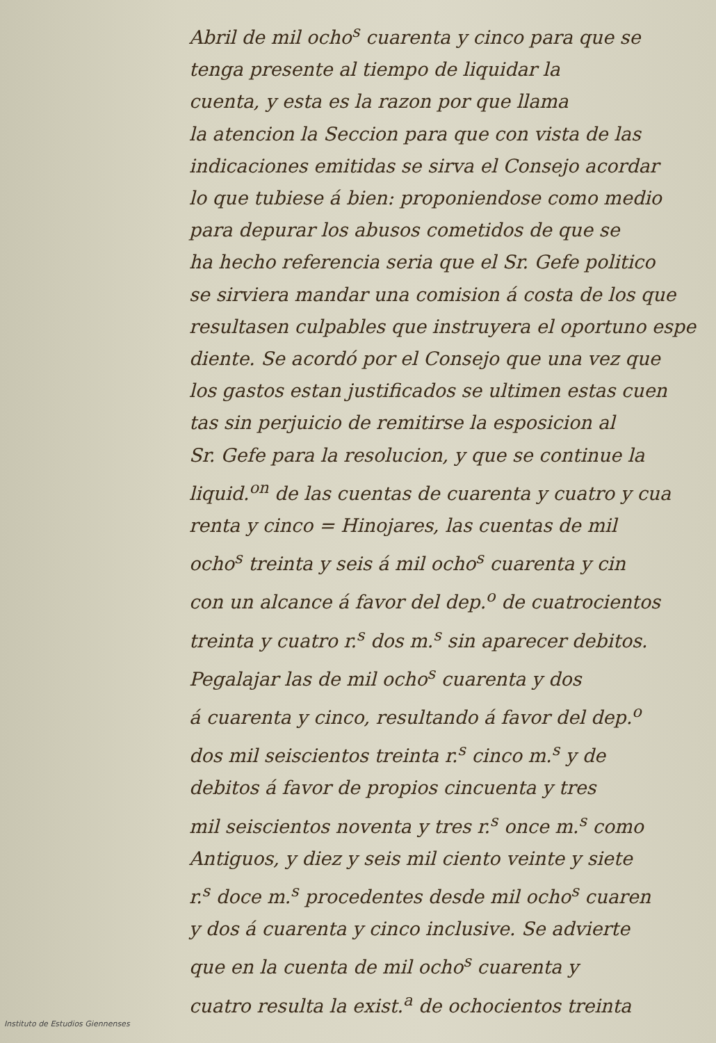Abril de mil ocho<sup>s</sup> cuarenta y cinco para que se
tenga presente al tiempo de liquidar la
cuenta, y esta es la razon por que llama
la atencion la Seccion para que con vista de las
indicaciones emitidas se sirva el Consejo acordar
lo que tubiese á bien: proponiendose como medio
para depurar los abusos cometidos de que se
ha hecho referencia seria que el Sr. Gefe politico
se sirviera mandar una comision á costa de los que
resultasen culpables que instruyera el oportuno espe
diente. Se acordó por el Consejo que una vez que
los gastos estan justificados se ultimen estas cuen
tas sin perjuicio de remitirse la esposicion al
Sr. Gefe para la resolucion, y que se continue la
liquid.<sup>on</sup> de las cuentas de cuarenta y cuatro y cua
renta y cinco = Hinojares, las cuentas de mil
ocho<sup>s</sup> treinta y seis á mil ocho<sup>s</sup> cuarenta y cin
con un alcance á favor del dep.<sup>o</sup> de cuatrocientos
treinta y cuatro r.<sup>s</sup> dos m.<sup>s</sup> sin aparecer debitos.
Pegalajar las de mil ocho<sup>s</sup> cuarenta y dos
á cuarenta y cinco, resultando á favor del dep.<sup>o</sup>
dos mil seiscientos treinta r.<sup>s</sup> cinco m.<sup>s</sup> y de
debitos á favor de propios cincuenta y tres
mil seiscientos noventa y tres r.<sup>s</sup> once m.<sup>s</sup> como
Antiguos, y diez y seis mil ciento veinte y siete
r.<sup>s</sup> doce m.<sup>s</sup> procedentes desde mil ocho<sup>s</sup> cuaren
y dos á cuarenta y cinco inclusive. Se advierte
que en la cuenta de mil ocho<sup>s</sup> cuarenta y
cuatro resulta la exist.<sup>a</sup> de ochocientos treinta
Instituto de Estudios Giennenses